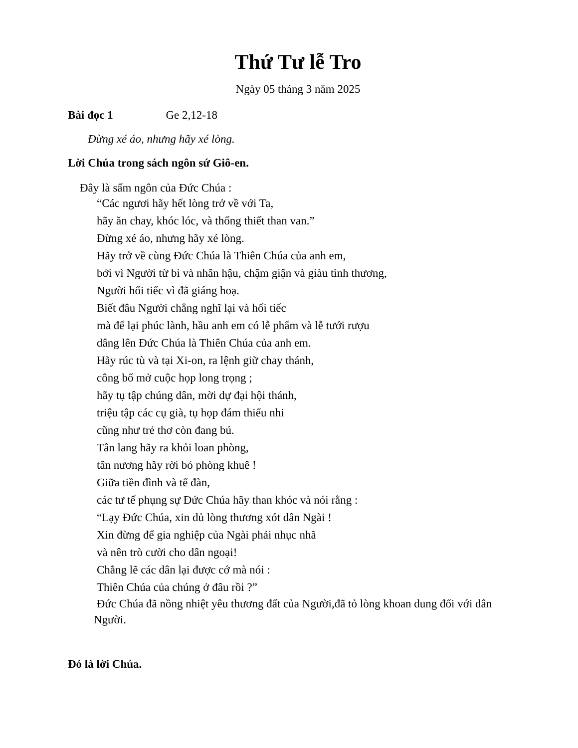Thứ Tư lễ Tro
Ngày 05 tháng 3 năm 2025
Bài đọc 1 Ge 2,12-18
Đừng xé áo, nhưng hãy xé lòng.
Lời Chúa trong sách ngôn sứ Giô-en.
Đây là sấm ngôn của Đức Chúa :
“Các ngươi hãy hết lòng trở về với Ta,
hãy ăn chay, khóc lóc, và thống thiết than van.”
Đừng xé áo, nhưng hãy xé lòng.
Hãy trở về cùng Đức Chúa là Thiên Chúa của anh em,
bởi vì Người từ bi và nhân hậu, chậm giận và giàu tình thương,
Người hối tiếc vì đã giáng hoạ.
Biết đâu Người chẳng nghĩ lại và hối tiếc
mà để lại phúc lành, hầu anh em có lễ phẩm và lễ tưới rượu
dâng lên Đức Chúa là Thiên Chúa của anh em.
Hãy rúc tù và tại Xi-on, ra lệnh giữ chay thánh,
công bố mở cuộc họp long trọng ;
hãy tụ tập chúng dân, mời dự đại hội thánh,
triệu tập các cụ già, tụ họp đám thiếu nhi
cũng như trẻ thơ còn đang bú.
Tân lang hãy ra khỏi loan phòng,
tân nương hãy rời bỏ phòng khuê !
Giữa tiền đình và tế đàn,
các tư tế phụng sự Đức Chúa hãy than khóc và nói rằng :
“Lạy Đức Chúa, xin dủ lòng thương xót dân Ngài !
Xin đừng để gia nghiệp của Ngài phải nhục nhã
và nên trò cười cho dân ngoại!
Chẳng lẽ các dân lại được cớ mà nói :
Thiên Chúa của chúng ở đâu rồi ?”
Đức Chúa đã nồng nhiệt yêu thương đất của Người,đã tỏ lòng khoan dung đối với dân Người.
Đó là lời Chúa.